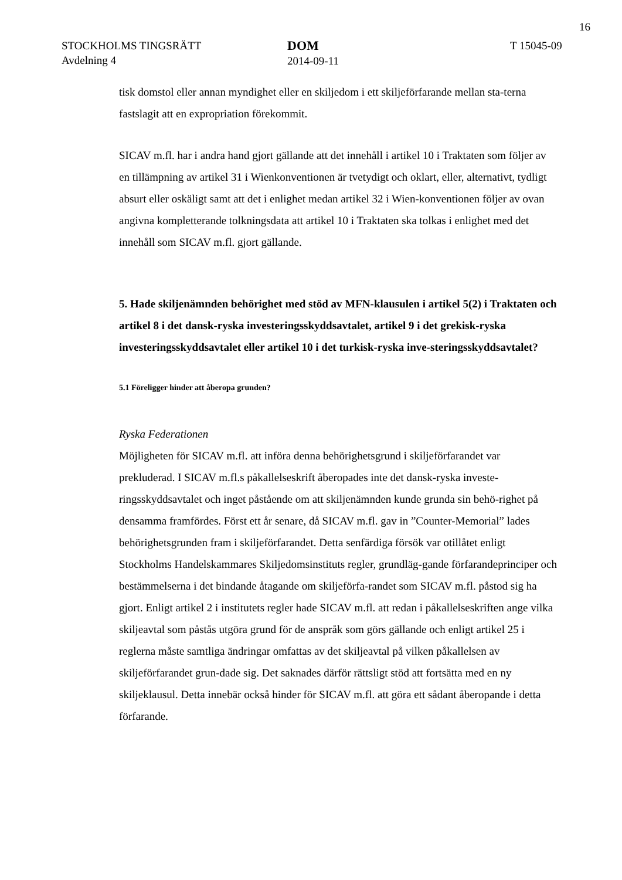16
STOCKHOLMS TINGSRÄTT
Avdelning 4
DOM
2014-09-11
T 15045-09
tisk domstol eller annan myndighet eller en skiljedom i ett skiljeförfarande mellan sta-terna fastslagit att en expropriation förekommit.
SICAV m.fl. har i andra hand gjort gällande att det innehåll i artikel 10 i Traktaten som följer av en tillämpning av artikel 31 i Wienkonventionen är tvetydigt och oklart, eller, alternativt, tydligt absurt eller oskäligt samt att det i enlighet medan artikel 32 i Wien-konventionen följer av ovan angivna kompletterande tolkningsdata att artikel 10 i Traktaten ska tolkas i enlighet med det innehåll som SICAV m.fl. gjort gällande.
5. Hade skiljenämnden behörighet med stöd av MFN-klausulen i artikel 5(2) i Traktaten och artikel 8 i det dansk-ryska investeringsskyddsavtalet, artikel 9 i det grekisk-ryska investeringsskyddsavtalet eller artikel 10 i det turkisk-ryska inve-steringsskyddsavtalet?
5.1 Föreligger hinder att åberopa grunden?
Ryska Federationen
Möjligheten för SICAV m.fl. att införa denna behörighetsgrund i skiljeförfarandet var prekluderad. I SICAV m.fl.s påkallelseskrift åberopades inte det dansk-ryska investe-ringsskyddsavtalet och inget påstående om att skiljenämnden kunde grunda sin behö-righet på densamma framfördes. Först ett år senare, då SICAV m.fl. gav in ”Counter-Memorial” lades behörighetsgrunden fram i skiljeförfarandet. Detta senfärdiga försök var otillåtet enligt Stockholms Handelskammares Skiljedomsinstituts regler, grundläg-gande förfarandeprinciper och bestämmelserna i det bindande åtagande om skiljeförfa-randet som SICAV m.fl. påstod sig ha gjort. Enligt artikel 2 i institutets regler hade SICAV m.fl. att redan i påkallelseskriften ange vilka skiljeavtal som påstås utgöra grund för de anspråk som görs gällande och enligt artikel 25 i reglerna måste samtliga ändringar omfattas av det skiljeavtal på vilken påkallelsen av skiljeförfarandet grun-dade sig. Det saknades därför rättsligt stöd att fortsätta med en ny skiljeklausul. Detta innebär också hinder för SICAV m.fl. att göra ett sådant åberopande i detta förfarande.